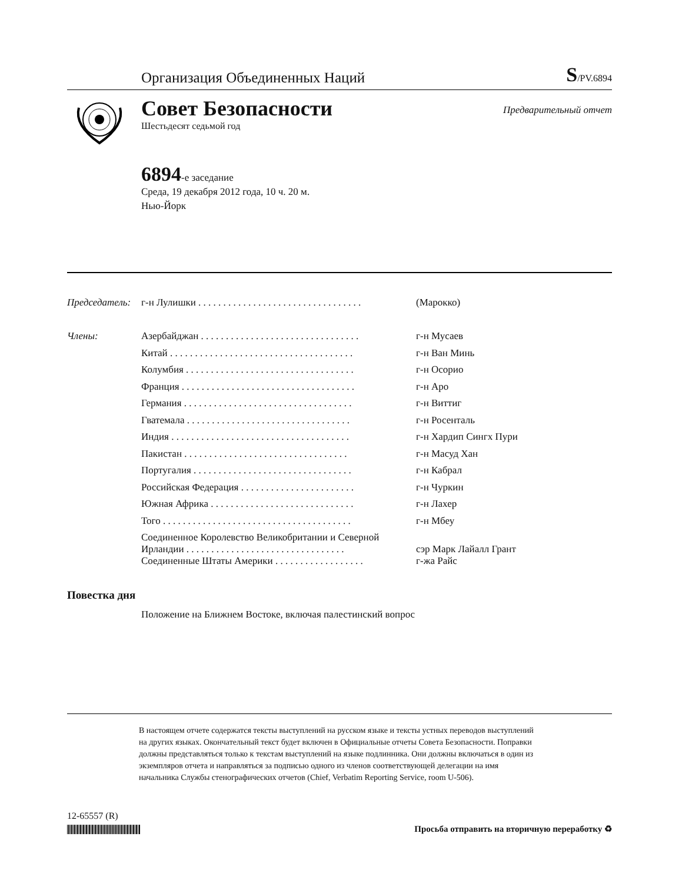Организация Объединенных Наций S/PV.6894
Совет Безопасности
Шестьдесят седьмой год
Предварительный отчет
6894-е заседание
Среда, 19 декабря 2012 года, 10 ч. 20 м.
Нью-Йорк
| Председатель: | г-н Лулишки . . . . . . . . . . . . . . . . . . . . . . . . . . . . . . . . . | (Марокко) |
| Члены: | Азербайджан . . . . . . . . . . . . . . . . . . . . . . . . . . . . . . . . | г-н Мусаев |
| | Китай . . . . . . . . . . . . . . . . . . . . . . . . . . . . . . . . . . . . . | г-н Ван Минь |
| | Колумбия . . . . . . . . . . . . . . . . . . . . . . . . . . . . . . . . . . | г-н Осорио |
| | Франция . . . . . . . . . . . . . . . . . . . . . . . . . . . . . . . . . . . | г-н Аро |
| | Германия . . . . . . . . . . . . . . . . . . . . . . . . . . . . . . . . . . | г-н Виттиг |
| | Гватемала . . . . . . . . . . . . . . . . . . . . . . . . . . . . . . . . . | г-н Росенталь |
| | Индия . . . . . . . . . . . . . . . . . . . . . . . . . . . . . . . . . . . . | г-н Хардип Сингх Пури |
| | Пакистан . . . . . . . . . . . . . . . . . . . . . . . . . . . . . . . . . | г-н Масуд Хан |
| | Португалия . . . . . . . . . . . . . . . . . . . . . . . . . . . . . . . . | г-н Кабрал |
| | Российская Федерация . . . . . . . . . . . . . . . . . . . . . . . | г-н Чуркин |
| | Южная Африка . . . . . . . . . . . . . . . . . . . . . . . . . . . . . | г-н Лахер |
| | Того . . . . . . . . . . . . . . . . . . . . . . . . . . . . . . . . . . . . . . | г-н Мбеу |
| | Соединенное Королевство Великобритании и Северной Ирландии . . . . . . . . . . . . . . . . . . . . . . . . . . . . . . . . | сэр Марк Лайалл Грант |
| | Соединенные Штаты Америки . . . . . . . . . . . . . . . . . . | г-жа Райс |
Повестка дня
Положение на Ближнем Востоке, включая палестинский вопрос
В настоящем отчете содержатся тексты выступлений на русском языке и тексты устных переводов выступлений на других языках. Окончательный текст будет включен в Официальные отчеты Совета Безопасности. Поправки должны представляться только к текстам выступлений на языке подлинника. Они должны включаться в один из экземпляров отчета и направляться за подписью одного из членов соответствующей делегации на имя начальника Службы стенографических отчетов (Chief, Verbatim Reporting Service, room U-506).
12-65557 (R) Просьба отправить на вторичную переработку ♻